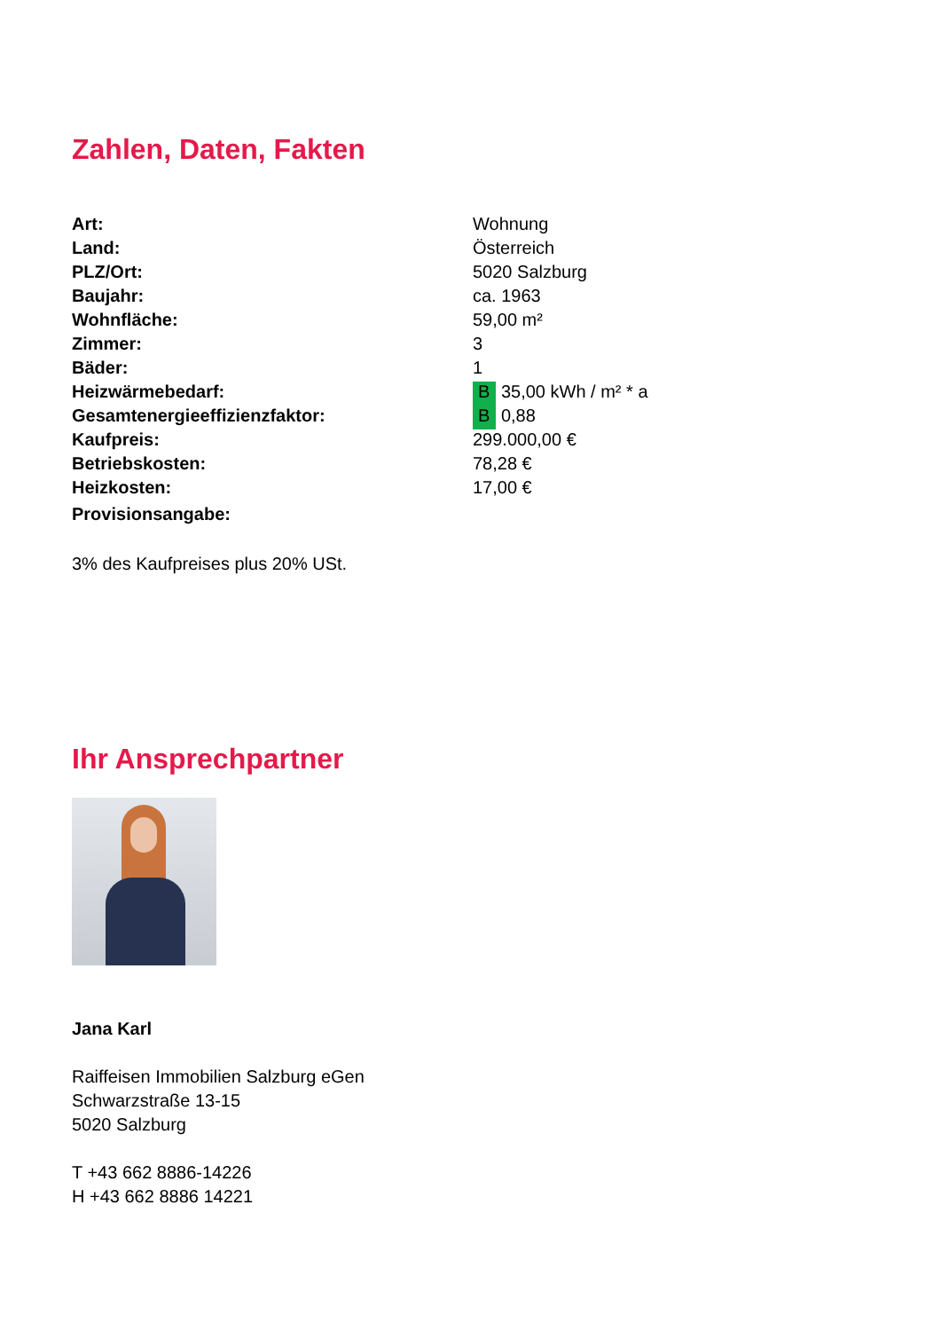Zahlen, Daten, Fakten
| Art: | Wohnung |
| Land: | Österreich |
| PLZ/Ort: | 5020 Salzburg |
| Baujahr: | ca. 1963 |
| Wohnfläche: | 59,00 m² |
| Zimmer: | 3 |
| Bäder: | 1 |
| Heizwärmebedarf: | B 35,00 kWh / m² * a |
| Gesamtenergieeffizienzfaktor: | B 0,88 |
| Kaufpreis: | 299.000,00 € |
| Betriebskosten: | 78,28 € |
| Heizkosten: | 17,00 € |
| Provisionsangabe: | |
3% des Kaufpreises plus 20% USt.
Ihr Ansprechpartner
Jana Karl
Raiffeisen Immobilien Salzburg eGen
Schwarzstraße 13-15
5020 Salzburg
T +43 662 8886-14226
H +43 662 8886 14221